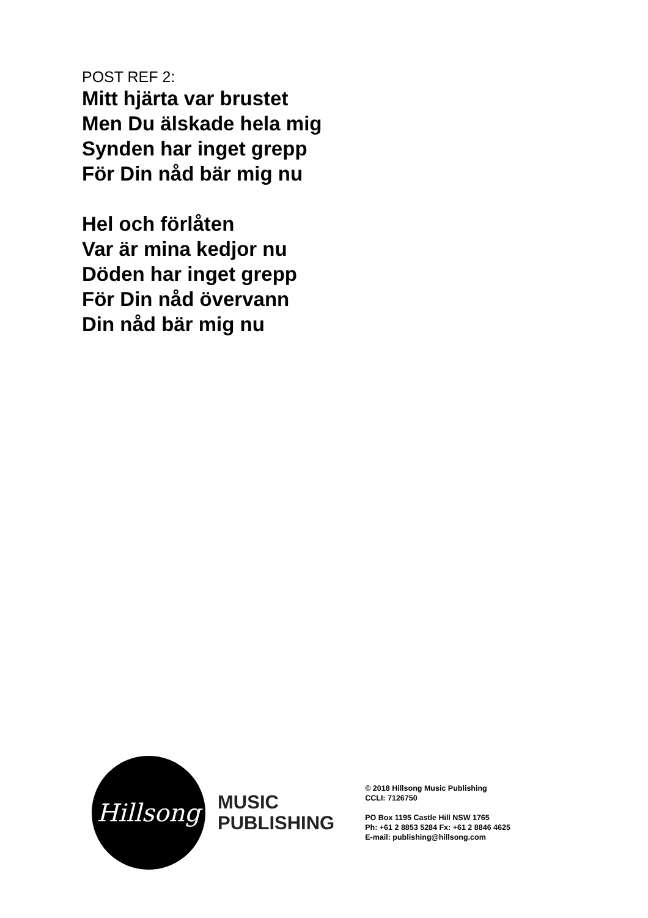POST REF 2:
Mitt hjärta var brustet
Men Du älskade hela mig
Synden har inget grepp
För Din nåd bär mig nu
Hel och förlåten
Var är mina kedjor nu
Döden har inget grepp
För Din nåd övervann
Din nåd bär mig nu
Hillsong
MUSIC
PUBLISHING
© 2018 Hillsong Music Publishing
CCLI: 7126750
PO Box 1195 Castle Hill NSW 1765
Ph: +61 2 8853 5284 Fx: +61 2 8846 4625
E-mail: publishing@hillsong.com